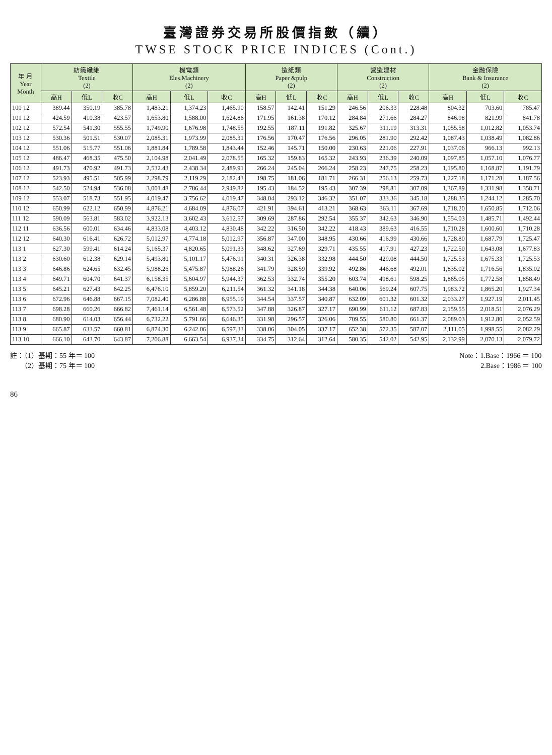臺灣證券交易所股價指數（續）
TWSE STOCK PRICE INDICES (Cont.)
| 年 月 Year Month | 紡織纖維 Textile (2) | | | 機電類 Eles.Machinery (2) | | | 造紙類 Paper &pulp (2) | | | 營造建材 Construction (2) | | | 金融保險 Bank & Insurance (2) | | |
| --- | --- | --- | --- | --- | --- | --- | --- | --- | --- | --- | --- | --- | --- | --- | --- |
| | 高H | 低L | 收C | 高H | 低L | 收C | 高H | 低L | 收C | 高H | 低L | 收C | 高H | 低L | 收C |
| 100 12 | 389.44 | 350.19 | 385.78 | 1,483.21 | 1,374.23 | 1,465.90 | 158.57 | 142.41 | 151.29 | 246.56 | 206.33 | 228.48 | 804.32 | 703.60 | 785.47 |
| 101 12 | 424.59 | 410.38 | 423.57 | 1,653.80 | 1,588.00 | 1,624.86 | 171.95 | 161.38 | 170.12 | 284.84 | 271.66 | 284.27 | 846.98 | 821.99 | 841.78 |
| 102 12 | 572.54 | 541.30 | 555.55 | 1,749.90 | 1,676.98 | 1,748.55 | 192.55 | 187.11 | 191.82 | 325.67 | 311.19 | 313.31 | 1,055.58 | 1,012.82 | 1,053.74 |
| 103 12 | 530.36 | 501.51 | 530.07 | 2,085.31 | 1,973.99 | 2,085.31 | 176.56 | 170.47 | 176.56 | 296.05 | 281.90 | 292.42 | 1,087.43 | 1,038.49 | 1,082.86 |
| 104 12 | 551.06 | 515.77 | 551.06 | 1,881.84 | 1,789.58 | 1,843.44 | 152.46 | 145.71 | 150.00 | 230.63 | 221.06 | 227.91 | 1,037.06 | 966.13 | 992.13 |
| 105 12 | 486.47 | 468.35 | 475.50 | 2,104.98 | 2,041.49 | 2,078.55 | 165.32 | 159.83 | 165.32 | 243.93 | 236.39 | 240.09 | 1,097.85 | 1,057.10 | 1,076.77 |
| 106 12 | 491.73 | 470.92 | 491.73 | 2,532.43 | 2,438.34 | 2,489.91 | 266.24 | 245.04 | 266.24 | 258.23 | 247.75 | 258.23 | 1,195.80 | 1,168.87 | 1,191.79 |
| 107 12 | 523.93 | 495.51 | 505.99 | 2,298.79 | 2,119.29 | 2,182.43 | 198.75 | 181.06 | 181.71 | 266.31 | 256.13 | 259.73 | 1,227.18 | 1,171.28 | 1,187.56 |
| 108 12 | 542.50 | 524.94 | 536.08 | 3,001.48 | 2,786.44 | 2,949.82 | 195.43 | 184.52 | 195.43 | 307.39 | 298.81 | 307.09 | 1,367.89 | 1,331.98 | 1,358.71 |
| 109 12 | 553.07 | 518.73 | 551.95 | 4,019.47 | 3,756.62 | 4,019.47 | 348.04 | 293.12 | 346.32 | 351.07 | 333.36 | 345.18 | 1,288.35 | 1,244.12 | 1,285.70 |
| 110 12 | 650.99 | 622.12 | 650.99 | 4,876.21 | 4,684.09 | 4,876.07 | 421.91 | 394.61 | 413.21 | 368.63 | 363.11 | 367.69 | 1,718.20 | 1,650.85 | 1,712.06 |
| 111 12 | 590.09 | 563.81 | 583.02 | 3,922.13 | 3,602.43 | 3,612.57 | 309.69 | 287.86 | 292.54 | 355.37 | 342.63 | 346.90 | 1,554.03 | 1,485.71 | 1,492.44 |
| 112 11 | 636.56 | 600.01 | 634.46 | 4,833.08 | 4,403.12 | 4,830.48 | 342.22 | 316.50 | 342.22 | 418.43 | 389.63 | 416.55 | 1,710.28 | 1,600.60 | 1,710.28 |
| 112 12 | 640.30 | 616.41 | 626.72 | 5,012.97 | 4,774.18 | 5,012.97 | 356.87 | 347.00 | 348.95 | 430.66 | 416.99 | 430.66 | 1,728.80 | 1,687.79 | 1,725.47 |
| 113 1 | 627.30 | 599.41 | 614.24 | 5,165.37 | 4,820.65 | 5,091.33 | 348.62 | 327.69 | 329.71 | 435.55 | 417.91 | 427.23 | 1,722.50 | 1,643.08 | 1,677.83 |
| 113 2 | 630.60 | 612.38 | 629.14 | 5,493.80 | 5,101.17 | 5,476.91 | 340.31 | 326.38 | 332.98 | 444.50 | 429.08 | 444.50 | 1,725.53 | 1,675.33 | 1,725.53 |
| 113 3 | 646.86 | 624.65 | 632.45 | 5,988.26 | 5,475.87 | 5,988.26 | 341.79 | 328.59 | 339.92 | 492.86 | 446.68 | 492.01 | 1,835.02 | 1,716.56 | 1,835.02 |
| 113 4 | 649.71 | 604.70 | 641.37 | 6,158.35 | 5,604.97 | 5,944.37 | 362.53 | 332.74 | 355.20 | 603.74 | 498.61 | 598.25 | 1,865.05 | 1,772.58 | 1,858.49 |
| 113 5 | 645.21 | 627.43 | 642.25 | 6,476.10 | 5,859.20 | 6,211.54 | 361.32 | 341.18 | 344.38 | 640.06 | 569.24 | 607.75 | 1,983.72 | 1,865.20 | 1,927.34 |
| 113 6 | 672.96 | 646.88 | 667.15 | 7,082.40 | 6,286.88 | 6,955.19 | 344.54 | 337.57 | 340.87 | 632.09 | 601.32 | 601.32 | 2,033.27 | 1,927.19 | 2,011.45 |
| 113 7 | 698.28 | 660.26 | 666.82 | 7,461.14 | 6,561.48 | 6,573.52 | 347.88 | 326.87 | 327.17 | 690.99 | 611.12 | 687.83 | 2,159.55 | 2,018.51 | 2,076.29 |
| 113 8 | 680.90 | 614.03 | 656.44 | 6,732.22 | 5,791.66 | 6,646.35 | 331.98 | 296.57 | 326.06 | 709.55 | 580.80 | 661.37 | 2,089.03 | 1,912.80 | 2,052.59 |
| 113 9 | 665.87 | 633.57 | 660.81 | 6,874.30 | 6,242.06 | 6,597.33 | 338.06 | 304.05 | 337.17 | 652.38 | 572.35 | 587.07 | 2,111.05 | 1,998.55 | 2,082.29 |
| 113 10 | 666.10 | 643.70 | 643.87 | 7,206.88 | 6,663.54 | 6,937.34 | 334.75 | 312.64 | 312.64 | 580.35 | 542.02 | 542.95 | 2,132.99 | 2,070.13 | 2,079.72 |
註：（1）基期：55 年＝ 100
　　（2）基期：75 年＝ 100
Note：1.Base：1966 ＝ 100
　　　2.Base：1986 ＝ 100
86